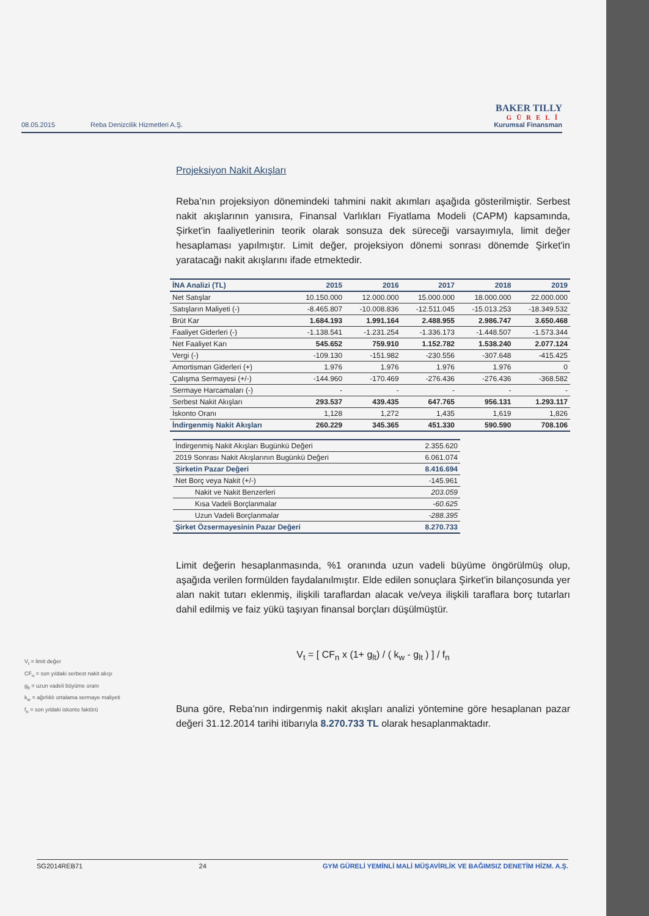08.05.2015 Reba Denizcilik Hizmetleri A.Ş.
BAKER TILLY
GÜRELİ
Kurumsal Finansman
Projeksiyon Nakit Akışları
Reba’nın projeksiyon dönemindeki tahmini nakit akımları aşağıda gösterilmiştir. Serbest nakit akışlarının yanısıra, Finansal Varlıkları Fiyatlama Modeli (CAPM) kapsamında, Şirket'in faaliyetlerinin teorik olarak sonsuza dek süreceği varsayımıyla, limit değer hesaplaması yapılmıştır. Limit değer, projeksiyon dönemi sonrası dönemde Şirket'in yaratacağı nakit akışlarını ifade etmektedir.
| İNA Analizi (TL) | 2015 | 2016 | 2017 | 2018 | 2019 |
| --- | --- | --- | --- | --- | --- |
| Net Satışlar | 10.150.000 | 12.000.000 | 15.000.000 | 18.000.000 | 22.000.000 |
| Satışların Maliyeti (-) | -8.465.807 | -10.008.836 | -12.511.045 | -15.013.253 | -18.349.532 |
| Brüt Kar | 1.684.193 | 1.991.164 | 2.488.955 | 2.986.747 | 3.650.468 |
| Faaliyet Giderleri (-) | -1.138.541 | -1.231.254 | -1.336.173 | -1.448.507 | -1.573.344 |
| Net Faaliyet Karı | 545.652 | 759.910 | 1.152.782 | 1.538.240 | 2.077.124 |
| Vergi (-) | -109.130 | -151.982 | -230.556 | -307.648 | -415.425 |
| Amortisman Giderleri (+) | 1.976 | 1.976 | 1.976 | 1.976 | 0 |
| Çalışma Sermayesi (+/-) | -144.960 | -170.469 | -276.436 | -276.436 | -368.582 |
| Sermaye Harcamaları (-) | - | - | - | - | - |
| Serbest Nakit Akışları | 293.537 | 439.435 | 647.765 | 956.131 | 1.293.117 |
| İskonto Oranı | 1,128 | 1,272 | 1,435 | 1,619 | 1,826 |
| İndirgenmiş Nakit Akışları | 260.229 | 345.365 | 451.330 | 590.590 | 708.106 |
| İndirgenmiş Nakit Akışları Bugünkü Değeri | 2.355.620 |
| 2019 Sonrası Nakit Akışlarının Bugünkü Değeri | 6.061.074 |
| Şirketin Pazar Değeri | 8.416.694 |
| Net Borç veya Nakit (+/-) | -145.961 |
| Nakit ve Nakit Benzerleri | 203.059 |
| Kısa Vadeli Borçlanmalar | -60.625 |
| Uzun Vadeli Borçlanmalar | -288.395 |
| Şirket Özsermayesinin Pazar Değeri | 8.270.733 |
Limit değerin hesaplanmasında, %1 oranında uzun vadeli büyüme öngörülmüş olup, aşağıda verilen formülden faydalanılmıştır. Elde edilen sonuçlara Şirket'in bilançosunda yer alan nakit tutarı eklenmiş, ilişkili taraflardan alacak ve/veya ilişkili taraflara borç tutarları dahil edilmiş ve faiz yükü taşıyan finansal borçları düşülmüştür.
V<sub>t</sub> = [ CF<sub>n</sub> x (1+ g<sub>lt</sub>) / ( k<sub>w</sub> - g<sub>lt</sub> ) ] / f<sub>n</sub>
Buna göre, Reba’nın indirgenmiş nakit akışları analizi yöntemine göre hesaplanan pazar değeri 31.12.2014 tarihi itibarıyla 8.270.733 TL olarak hesaplanmaktadır.
V<sub>t</sub> = limit değer
CF<sub>n</sub> = son yıldaki serbest nakit akışı
g<sub>lt</sub> = uzun vadeli büyüme oranı
k<sub>w</sub> = ağırlıklı ortalama sermaye maliyeti
f<sub>n</sub> = son yıldaki iskonto faktörü
SG2014REB71 24 GYM GÜRELİ YEMİNLİ MALİ MÜŞAVİRLİK VE BAĞIMSIZ DENETİM HİZM. A.Ş.